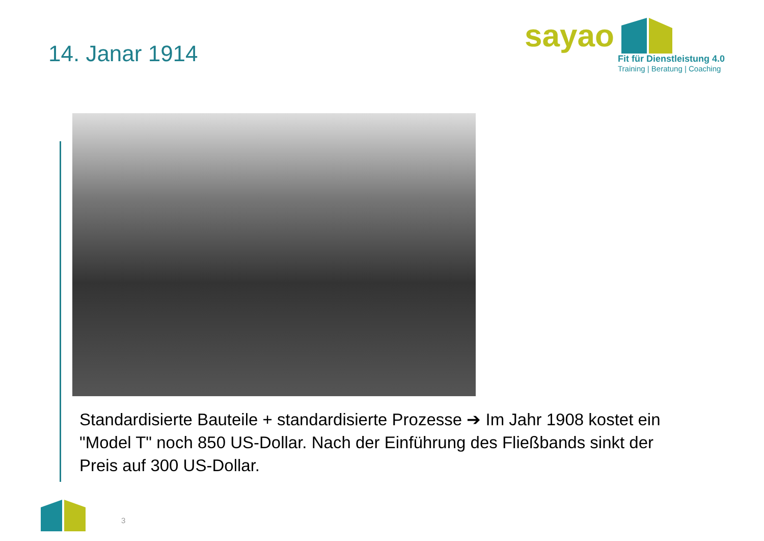14. Janar 1914
sayao
Fit für Dienstleistung 4.0
Training | Beratung | Coaching
Standardisierte Bauteile + standardisierte Prozesse ➔ Im Jahr 1908 kostet ein "Model T" noch 850 US-Dollar. Nach der Einführung des Fließbands sinkt der Preis auf 300 US-Dollar.
3